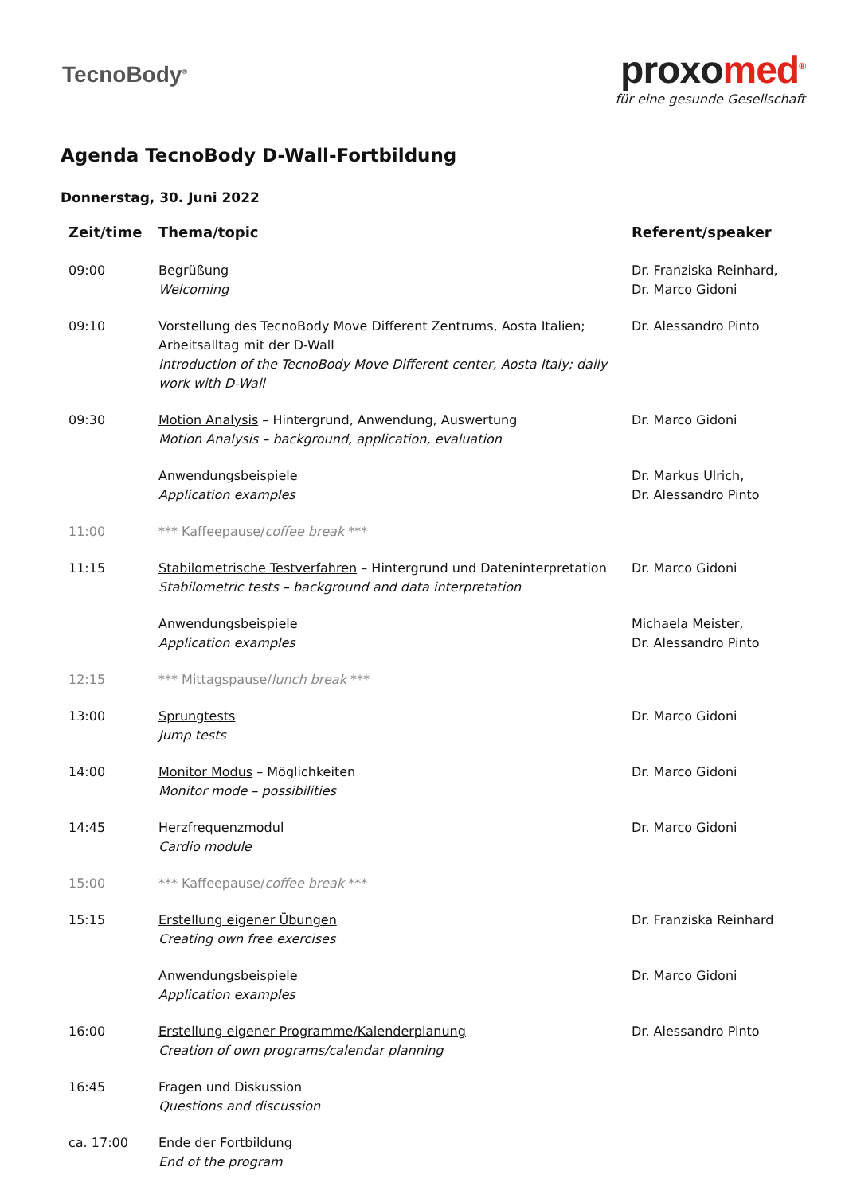TecnoBody<sup>®</sup>
proxomed<sup>®</sup>
für eine gesunde Gesellschaft
Agenda TecnoBody D-Wall-Fortbildung
Donnerstag, 30. Juni 2022
| Zeit/time | Thema/topic | Referent/speaker |
| --- | --- | --- |
| 09:00 | Begrüßung Welcoming | Dr. Franziska Reinhard, Dr. Marco Gidoni |
| 09:10 | Vorstellung des TecnoBody Move Different Zentrums, Aosta Italien; Arbeitsalltag mit der D-Wall Introduction of the TecnoBody Move Different center, Aosta Italy; daily work with D-Wall | Dr. Alessandro Pinto |
| 09:30 | Motion Analysis – Hintergrund, Anwendung, Auswertung Motion Analysis – background, application, evaluation | Dr. Marco Gidoni |
| | Anwendungsbeispiele Application examples | Dr. Markus Ulrich, Dr. Alessandro Pinto |
| 11:00 | *** Kaffeepause/ coffee break *** | |
| 11:15 | Stabilometrische Testverfahren – Hintergrund und Dateninterpretation Stabilometric tests – background and data interpretation | Dr. Marco Gidoni |
| | Anwendungsbeispiele Application examples | Michaela Meister, Dr. Alessandro Pinto |
| 12:15 | *** Mittagspause/ lunch break *** | |
| 13:00 | Sprungtests Jump tests | Dr. Marco Gidoni |
| 14:00 | Monitor Modus – Möglichkeiten Monitor mode – possibilities | Dr. Marco Gidoni |
| 14:45 | Herzfrequenzmodul Cardio module | Dr. Marco Gidoni |
| 15:00 | *** Kaffeepause/ coffee break *** | |
| 15:15 | Erstellung eigener Übungen Creating own free exercises | Dr. Franziska Reinhard |
| | Anwendungsbeispiele Application examples | Dr. Marco Gidoni |
| 16:00 | Erstellung eigener Programme/Kalenderplanung Creation of own programs/calendar planning | Dr. Alessandro Pinto |
| 16:45 | Fragen und Diskussion Questions and discussion | |
| ca. 17:00 | Ende der Fortbildung End of the program | |